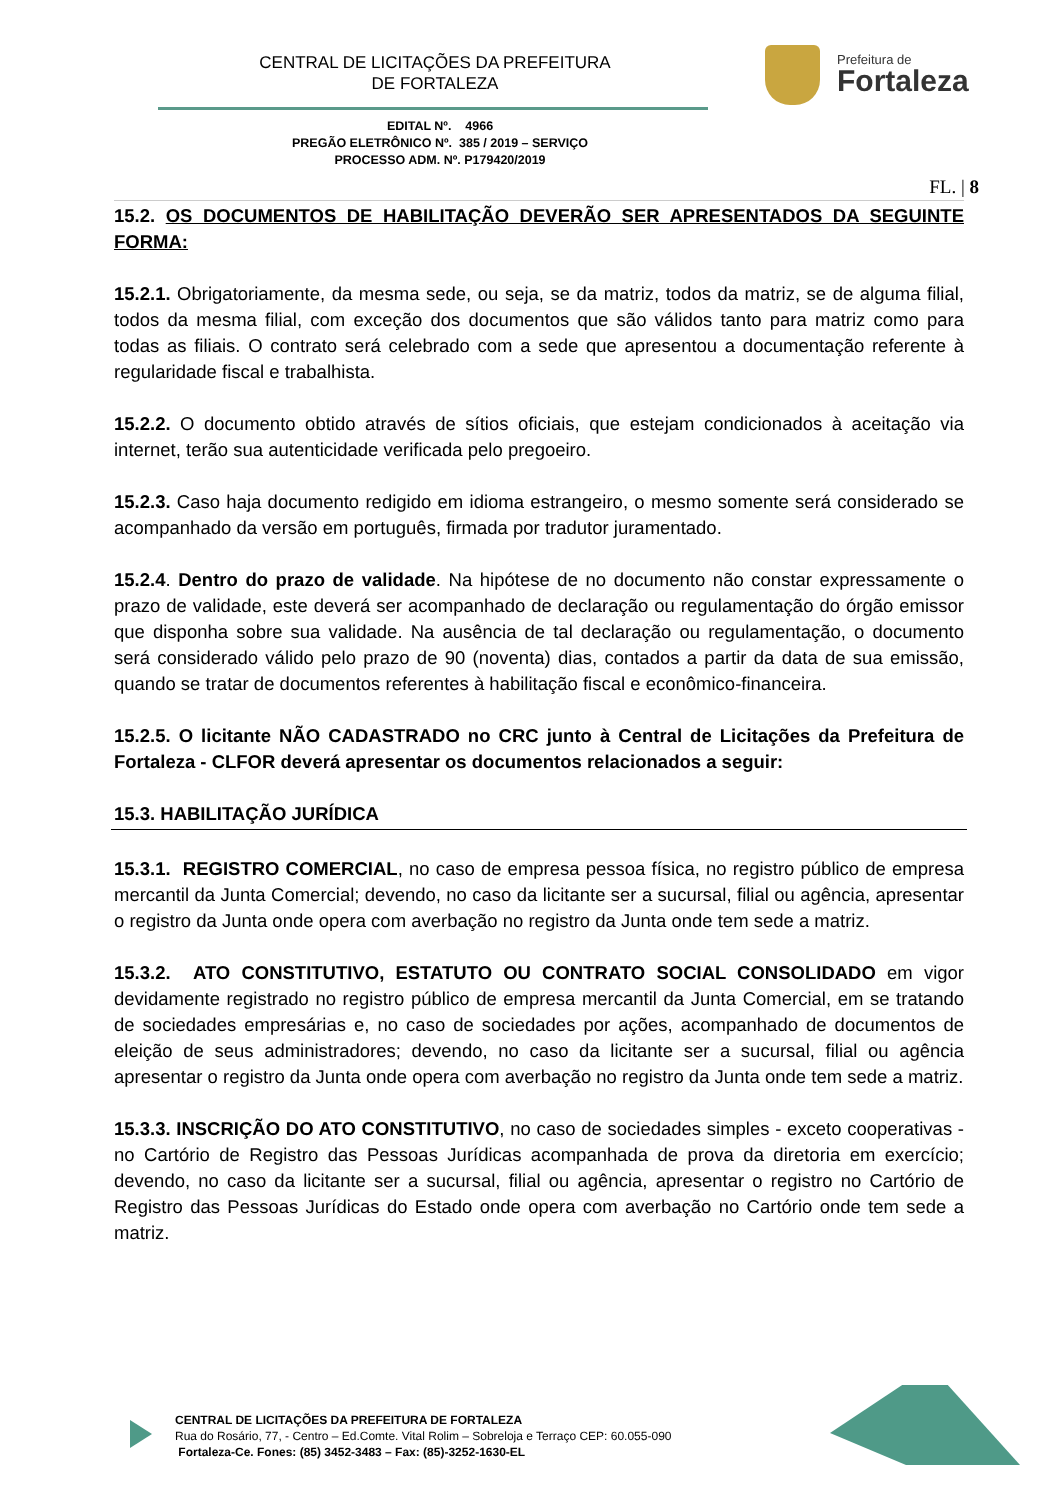CENTRAL DE LICITAÇÕES DA PREFEITURA
DE FORTALEZA
Prefeitura de
Fortaleza
EDITAL Nº. 4966
PREGÃO ELETRÔNICO Nº. 385 / 2019 – SERVIÇO
PROCESSO ADM. Nº. P179420/2019
FL. | 8
15.2. OS DOCUMENTOS DE HABILITAÇÃO DEVERÃO SER APRESENTADOS DA SEGUINTE FORMA:
15.2.1. Obrigatoriamente, da mesma sede, ou seja, se da matriz, todos da matriz, se de alguma filial, todos da mesma filial, com exceção dos documentos que são válidos tanto para matriz como para todas as filiais. O contrato será celebrado com a sede que apresentou a documentação referente à regularidade fiscal e trabalhista.
15.2.2. O documento obtido através de sítios oficiais, que estejam condicionados à aceitação via internet, terão sua autenticidade verificada pelo pregoeiro.
15.2.3. Caso haja documento redigido em idioma estrangeiro, o mesmo somente será considerado se acompanhado da versão em português, firmada por tradutor juramentado.
15.2.4. Dentro do prazo de validade. Na hipótese de no documento não constar expressamente o prazo de validade, este deverá ser acompanhado de declaração ou regulamentação do órgão emissor que disponha sobre sua validade. Na ausência de tal declaração ou regulamentação, o documento será considerado válido pelo prazo de 90 (noventa) dias, contados a partir da data de sua emissão, quando se tratar de documentos referentes à habilitação fiscal e econômico-financeira.
15.2.5. O licitante NÃO CADASTRADO no CRC junto à Central de Licitações da Prefeitura de Fortaleza - CLFOR deverá apresentar os documentos relacionados a seguir:
15.3. HABILITAÇÃO JURÍDICA
15.3.1. REGISTRO COMERCIAL, no caso de empresa pessoa física, no registro público de empresa mercantil da Junta Comercial; devendo, no caso da licitante ser a sucursal, filial ou agência, apresentar o registro da Junta onde opera com averbação no registro da Junta onde tem sede a matriz.
15.3.2. ATO CONSTITUTIVO, ESTATUTO OU CONTRATO SOCIAL CONSOLIDADO em vigor devidamente registrado no registro público de empresa mercantil da Junta Comercial, em se tratando de sociedades empresárias e, no caso de sociedades por ações, acompanhado de documentos de eleição de seus administradores; devendo, no caso da licitante ser a sucursal, filial ou agência apresentar o registro da Junta onde opera com averbação no registro da Junta onde tem sede a matriz.
15.3.3. INSCRIÇÃO DO ATO CONSTITUTIVO, no caso de sociedades simples - exceto cooperativas - no Cartório de Registro das Pessoas Jurídicas acompanhada de prova da diretoria em exercício; devendo, no caso da licitante ser a sucursal, filial ou agência, apresentar o registro no Cartório de Registro das Pessoas Jurídicas do Estado onde opera com averbação no Cartório onde tem sede a matriz.
CENTRAL DE LICITAÇÕES DA PREFEITURA DE FORTALEZA
Rua do Rosário, 77, - Centro – Ed.Comte. Vital Rolim – Sobreloja e Terraço CEP: 60.055-090
Fortaleza-Ce. Fones: (85) 3452-3483 – Fax: (85)-3252-1630-EL